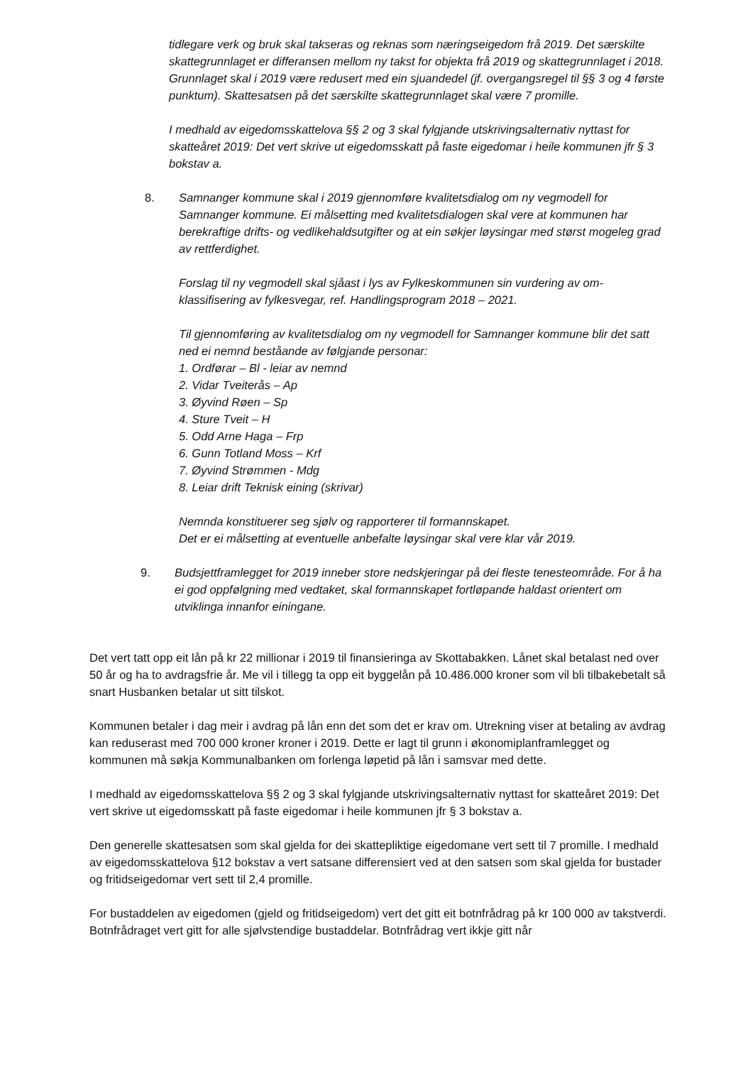tidlegare verk og bruk skal takseras og reknas som næringseigedom frå 2019. Det særskilte skattegrunnlaget er differansen mellom ny takst for objekta frå 2019 og skattegrunnlaget i 2018. Grunnlaget skal i 2019 være redusert med ein sjuandedel (jf. overgangsregel til §§ 3 og 4 første punktum). Skattesatsen på det særskilte skattegrunnlaget skal være 7 promille.
I medhald av eigedomsskattelova §§ 2 og 3 skal fylgjande utskrivingsalternativ nyttast for skatteåret 2019: Det vert skrive ut eigedomsskatt på faste eigedomar i heile kommunen jfr § 3 bokstav a.
8. Samnanger kommune skal i 2019 gjennomføre kvalitetsdialog om ny vegmodell for Samnanger kommune. Ei målsetting med kvalitetsdialogen skal vere at kommunen har berekraftige drifts- og vedlikehaldsutgifter og at ein søkjer løysingar med størst mogeleg grad av rettferdighet.
Forslag til ny vegmodell skal sjåast i lys av Fylkeskommunen sin vurdering av om-klassifisering av fylkesvegar, ref. Handlingsprogram 2018 – 2021.
Til gjennomføring av kvalitetsdialog om ny vegmodell for Samnanger kommune blir det satt ned ei nemnd beståande av følgjande personar:
1. Ordførar – Bl - leiar av nemnd
2. Vidar Tveiterås – Ap
3. Øyvind Røen – Sp
4. Sture Tveit – H
5. Odd Arne Haga – Frp
6. Gunn Totland Moss – Krf
7. Øyvind Strømmen - Mdg
8. Leiar drift Teknisk eining (skrivar)
Nemnda konstituerer seg sjølv og rapporterer til formannskapet.
Det er ei målsetting at eventuelle anbefalte løysingar skal vere klar vår 2019.
9. Budsjettframlegget for 2019 inneber store nedskjeringar på dei fleste tenesteområde. For å ha ei god oppfølgning med vedtaket, skal formannskapet fortløpande haldast orientert om utviklinga innanfor einingane.
Det vert tatt opp eit lån på kr 22 millionar i 2019 til finansieringa av Skottabakken. Lånet skal betalast ned over 50 år og ha to avdragsfrie år. Me vil i tillegg ta opp eit byggelån på 10.486.000 kroner som vil bli tilbakebetalt så snart Husbanken betalar ut sitt tilskot.
Kommunen betaler i dag meir i avdrag på lån enn det som det er krav om. Utrekning viser at betaling av avdrag kan reduserast med 700 000 kroner kroner i 2019. Dette er lagt til grunn i økonomiplanframlegget og kommunen må søkja Kommunalbanken om forlenga løpetid på lån i samsvar med dette.
I medhald av eigedomsskattelova §§ 2 og 3 skal fylgjande utskrivingsalternativ nyttast for skatteåret 2019: Det vert skrive ut eigedomsskatt på faste eigedomar i heile kommunen jfr § 3 bokstav a.
Den generelle skattesatsen som skal gjelda for dei skattepliktige eigedomane vert sett til 7 promille. I medhald av eigedomsskattelova §12 bokstav a vert satsane differensiert ved at den satsen som skal gjelda for bustader og fritidseigedomar vert sett til 2,4 promille.
For bustaddelen av eigedomen (gjeld og fritidseigedom) vert det gitt eit botnfrådrag på kr 100 000 av takstverdi. Botnfrådraget vert gitt for alle sjølvstendige bustaddelar. Botnfrådrag vert ikkje gitt når